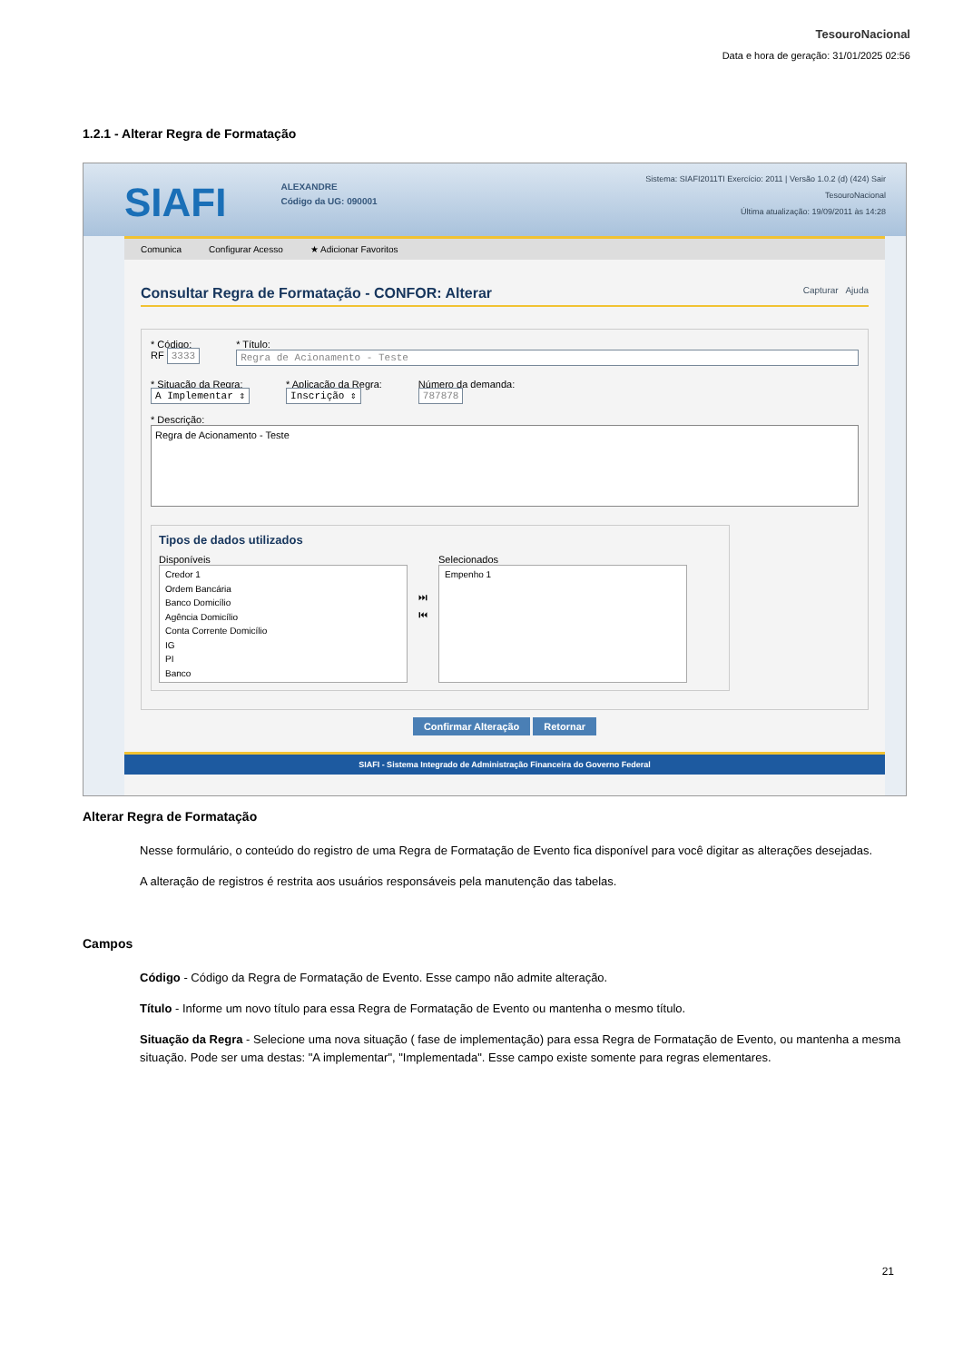TesouroNacional
Data e hora de geração: 31/01/2025 02:56
1.2.1 - Alterar Regra de Formatação
SIAFI
ALEXANDRE
Código da UG: 090001
Sistema: SIAFI2011TI Exercício: 2011 | Versão 1.0.2 (d) (424) Sair
TesouroNacional
Última atualização: 19/09/2011 às 14:28
Comunica Configurar Acesso ★ Adicionar Favoritos
Consultar Regra de Formatação - CONFOR: Alterar Capturar Ajuda
* Código:
RF 3333
* Título:
Regra de Acionamento - Teste
* Situação da Regra:
A Implementar ⇕
* Aplicação da Regra:
Inscrição ⇕
Número da demanda:
787878
* Descrição:
Regra de Acionamento - Teste
Tipos de dados utilizados
Disponíveis
Credor 1
Ordem Bancária
Banco Domicílio
Agência Domicílio
Conta Corrente Domicílio
IG
PI
Banco
⏭
⏮
Selecionados
Empenho 1
Confirmar Alteração Retornar
SIAFI - Sistema Integrado de Administração Financeira do Governo Federal
Alterar Regra de Formatação
Nesse formulário, o conteúdo do registro de uma Regra de Formatação de Evento fica disponível para você digitar as alterações desejadas.
A alteração de registros é restrita aos usuários responsáveis pela manutenção das tabelas.
Campos
Código - Código da Regra de Formatação de Evento. Esse campo não admite alteração.
Título - Informe um novo título para essa Regra de Formatação de Evento ou mantenha o mesmo título.
Situação da Regra - Selecione uma nova situação ( fase de implementação) para essa Regra de Formatação de Evento, ou mantenha a mesma situação. Pode ser uma destas: "A implementar", "Implementada". Esse campo existe somente para regras elementares.
21